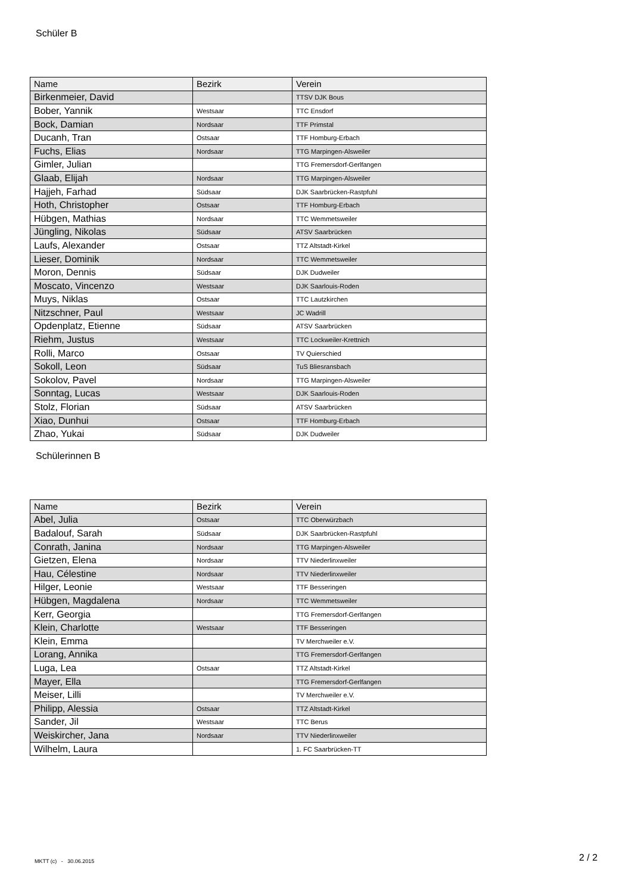Schüler B
| Name | Bezirk | Verein |
| --- | --- | --- |
| Birkenmeier, David | | TTSV DJK Bous |
| Bober, Yannik | Westsaar | TTC Ensdorf |
| Bock, Damian | Nordsaar | TTF Primstal |
| Ducanh, Tran | Ostsaar | TTF Homburg-Erbach |
| Fuchs, Elias | Nordsaar | TTG Marpingen-Alsweiler |
| Gimler, Julian | | TTG Fremersdorf-Gerlfangen |
| Glaab, Elijah | Nordsaar | TTG Marpingen-Alsweiler |
| Hajjeh, Farhad | Südsaar | DJK Saarbrücken-Rastpfuhl |
| Hoth, Christopher | Ostsaar | TTF Homburg-Erbach |
| Hübgen, Mathias | Nordsaar | TTC Wemmetsweiler |
| Jüngling, Nikolas | Südsaar | ATSV Saarbrücken |
| Laufs, Alexander | Ostsaar | TTZ Altstadt-Kirkel |
| Lieser, Dominik | Nordsaar | TTC Wemmetsweiler |
| Moron, Dennis | Südsaar | DJK Dudweiler |
| Moscato, Vincenzo | Westsaar | DJK Saarlouis-Roden |
| Muys, Niklas | Ostsaar | TTC Lautzkirchen |
| Nitzschner, Paul | Westsaar | JC Wadrill |
| Opdenplatz, Etienne | Südsaar | ATSV Saarbrücken |
| Riehm, Justus | Westsaar | TTC Lockweiler-Krettnich |
| Rolli, Marco | Ostsaar | TV Quierschied |
| Sokoll, Leon | Südsaar | TuS Bliesransbach |
| Sokolov, Pavel | Nordsaar | TTG Marpingen-Alsweiler |
| Sonntag, Lucas | Westsaar | DJK Saarlouis-Roden |
| Stolz, Florian | Südsaar | ATSV Saarbrücken |
| Xiao, Dunhui | Ostsaar | TTF Homburg-Erbach |
| Zhao, Yukai | Südsaar | DJK Dudweiler |
Schülerinnen B
| Name | Bezirk | Verein |
| --- | --- | --- |
| Abel, Julia | Ostsaar | TTC Oberwürzbach |
| Badalouf, Sarah | Südsaar | DJK Saarbrücken-Rastpfuhl |
| Conrath, Janina | Nordsaar | TTG Marpingen-Alsweiler |
| Gietzen, Elena | Nordsaar | TTV Niederlinxweiler |
| Hau, Célestine | Nordsaar | TTV Niederlinxweiler |
| Hilger, Leonie | Westsaar | TTF Besseringen |
| Hübgen, Magdalena | Nordsaar | TTC Wemmetsweiler |
| Kerr, Georgia | | TTG Fremersdorf-Gerlfangen |
| Klein, Charlotte | Westsaar | TTF Besseringen |
| Klein, Emma | | TV Merchweiler e.V. |
| Lorang, Annika | | TTG Fremersdorf-Gerlfangen |
| Luga, Lea | Ostsaar | TTZ Altstadt-Kirkel |
| Mayer, Ella | | TTG Fremersdorf-Gerlfangen |
| Meiser, Lilli | | TV Merchweiler e.V. |
| Philipp, Alessia | Ostsaar | TTZ Altstadt-Kirkel |
| Sander, Jil | Westsaar | TTC Berus |
| Weiskircher, Jana | Nordsaar | TTV Niederlinxweiler |
| Wilhelm, Laura | | 1. FC Saarbrücken-TT |
MKTT (c) - 30.06.2015 2 / 2